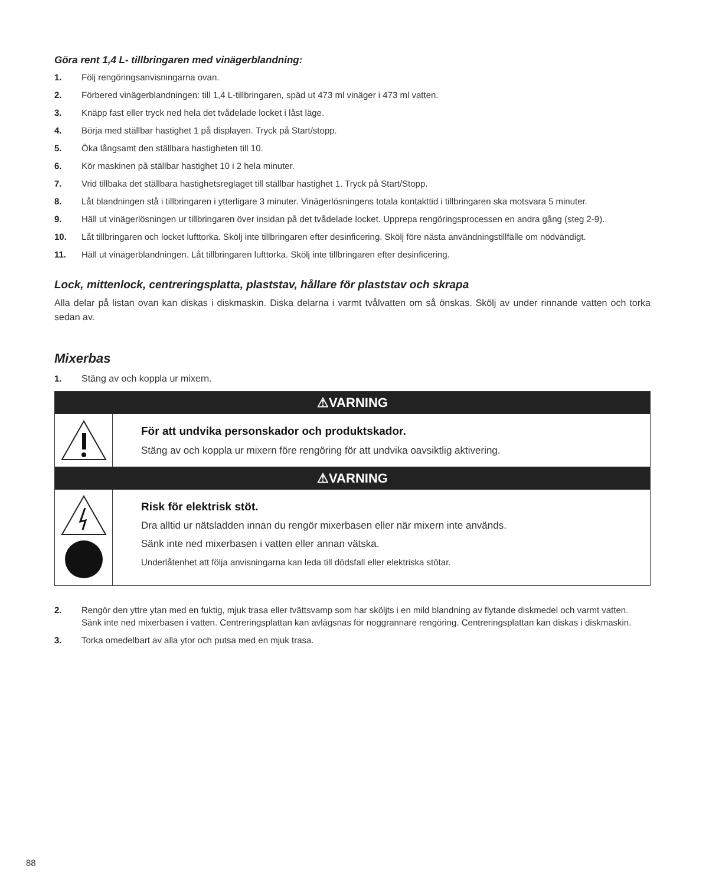Göra rent 1,4 L- tillbringaren med vinägerblandning:
1. Följ rengöringsanvisningarna ovan.
2. Förbered vinägerblandningen: till 1,4 L-tillbringaren, späd ut 473 ml vinäger i 473 ml vatten.
3. Knäpp fast eller tryck ned hela det tvådelade locket i låst läge.
4. Börja med ställbar hastighet 1 på displayen. Tryck på Start/stopp.
5. Öka långsamt den ställbara hastigheten till 10.
6. Kör maskinen på ställbar hastighet 10 i 2 hela minuter.
7. Vrid tillbaka det ställbara hastighetsreglaget till ställbar hastighet 1. Tryck på Start/Stopp.
8. Låt blandningen stå i tillbringaren i ytterligare 3 minuter. Vinägerlösningens totala kontakttid i tillbringaren ska motsvara 5 minuter.
9. Häll ut vinägerlösningen ur tillbringaren över insidan på det tvådelade locket. Upprepa rengöringsprocessen en andra gång (steg 2-9).
10. Låt tillbringaren och locket lufttorka. Skölj inte tillbringaren efter desinficering. Skölj före nästa användningstillfälle om nödvändigt.
11. Häll ut vinägerblandningen. Låt tillbringaren lufttorka. Skölj inte tillbringaren efter desinficering.
Lock, mittenlock, centreringsplatta, plaststav, hållare för plaststav och skrapa
Alla delar på listan ovan kan diskas i diskmaskin. Diska delarna i varmt tvålvatten om så önskas. Skölj av under rinnande vatten och torka sedan av.
Mixerbas
1. Stäng av och koppla ur mixern.
⚠VARNING
För att undvika personskador och produktskador.
Stäng av och koppla ur mixern före rengöring för att undvika oavsiktlig aktivering.
⚠VARNING
Risk för elektrisk stöt.
Dra alltid ur nätsladden innan du rengör mixerbasen eller när mixern inte används.
Sänk inte ned mixerbasen i vatten eller annan vätska.
Underlåtenhet att följa anvisningarna kan leda till dödsfall eller elektriska stötar.
2. Rengör den yttre ytan med en fuktig, mjuk trasa eller tvättsvamp som har sköljts i en mild blandning av flytande diskmedel och varmt vatten. Sänk inte ned mixerbasen i vatten. Centreringsplattan kan avlägsnas för noggrannare rengöring. Centreringsplattan kan diskas i diskmaskin.
3. Torka omedelbart av alla ytor och putsa med en mjuk trasa.
88